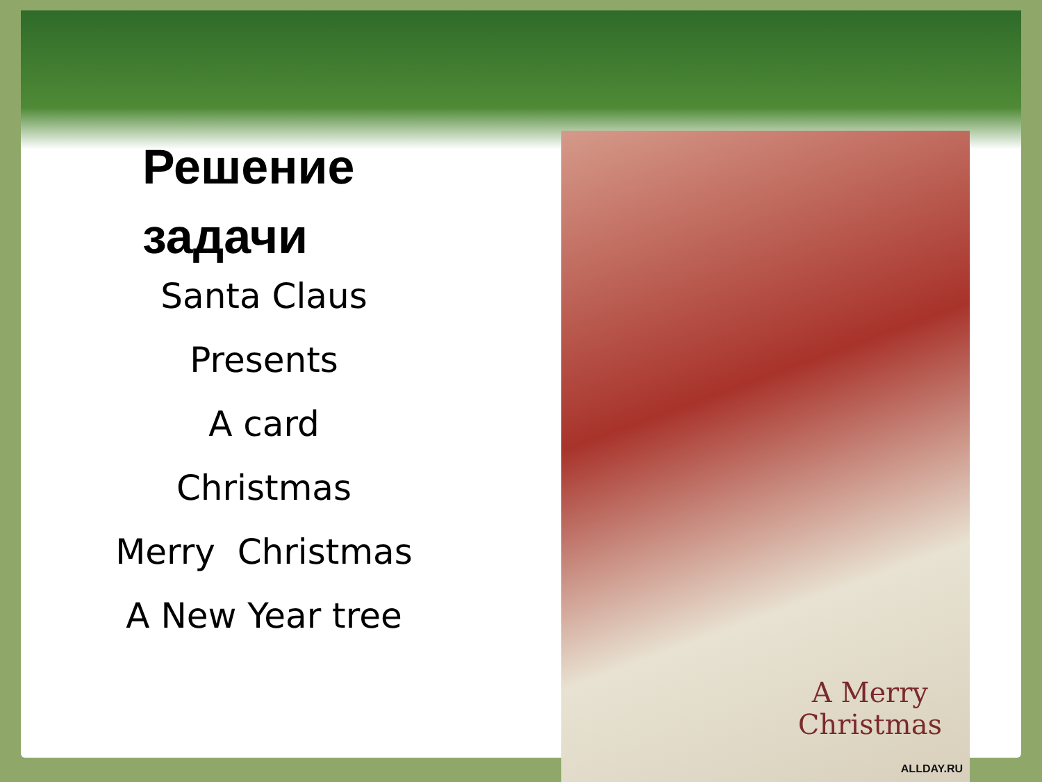Решение
задачи
Santa Claus
Presents
A card
Christmas
Merry Christmas
A New Year tree
A Merry
Christmas
ALLDAY.RU